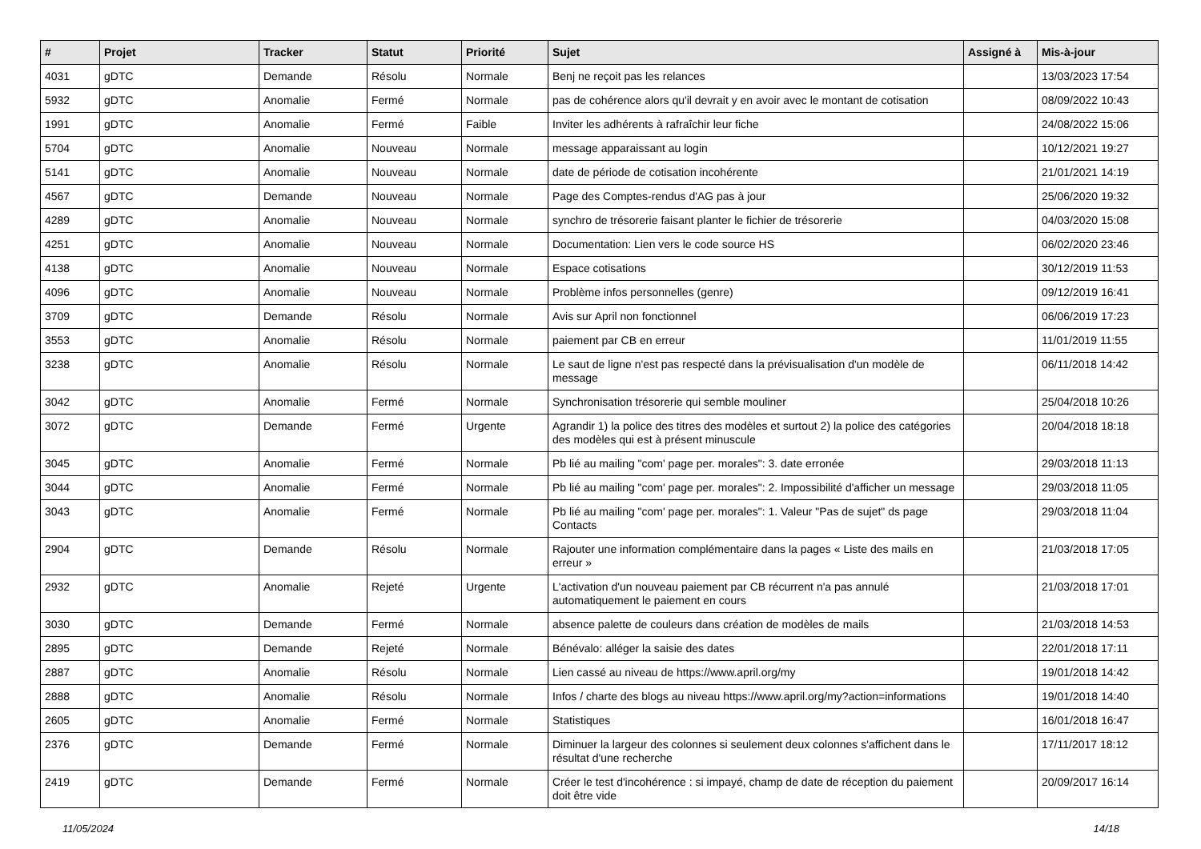| # | Projet | Tracker | Statut | Priorité | Sujet | Assigné à | Mis-à-jour |
| --- | --- | --- | --- | --- | --- | --- | --- |
| 4031 | gDTC | Demande | Résolu | Normale | Benj ne reçoit pas les relances | | 13/03/2023 17:54 |
| 5932 | gDTC | Anomalie | Fermé | Normale | pas de cohérence alors qu'il devrait y en avoir avec le montant de cotisation | | 08/09/2022 10:43 |
| 1991 | gDTC | Anomalie | Fermé | Faible | Inviter les adhérents à rafraîchir leur fiche | | 24/08/2022 15:06 |
| 5704 | gDTC | Anomalie | Nouveau | Normale | message apparaissant au login | | 10/12/2021 19:27 |
| 5141 | gDTC | Anomalie | Nouveau | Normale | date de période de cotisation incohérente | | 21/01/2021 14:19 |
| 4567 | gDTC | Demande | Nouveau | Normale | Page des Comptes-rendus d'AG pas à jour | | 25/06/2020 19:32 |
| 4289 | gDTC | Anomalie | Nouveau | Normale | synchro de trésorerie faisant planter le fichier de trésorerie | | 04/03/2020 15:08 |
| 4251 | gDTC | Anomalie | Nouveau | Normale | Documentation: Lien vers le code source HS | | 06/02/2020 23:46 |
| 4138 | gDTC | Anomalie | Nouveau | Normale | Espace cotisations | | 30/12/2019 11:53 |
| 4096 | gDTC | Anomalie | Nouveau | Normale | Problème infos personnelles (genre) | | 09/12/2019 16:41 |
| 3709 | gDTC | Demande | Résolu | Normale | Avis sur April non fonctionnel | | 06/06/2019 17:23 |
| 3553 | gDTC | Anomalie | Résolu | Normale | paiement par CB en erreur | | 11/01/2019 11:55 |
| 3238 | gDTC | Anomalie | Résolu | Normale | Le saut de ligne n'est pas respecté dans la prévisualisation d'un modèle de message | | 06/11/2018 14:42 |
| 3042 | gDTC | Anomalie | Fermé | Normale | Synchronisation trésorerie qui semble mouliner | | 25/04/2018 10:26 |
| 3072 | gDTC | Demande | Fermé | Urgente | Agrandir 1) la police des titres des modèles et surtout 2) la police des catégories des modèles qui est à présent minuscule | | 20/04/2018 18:18 |
| 3045 | gDTC | Anomalie | Fermé | Normale | Pb lié au mailing "com' page per. morales": 3. date erronée | | 29/03/2018 11:13 |
| 3044 | gDTC | Anomalie | Fermé | Normale | Pb lié au mailing "com' page per. morales": 2. Impossibilité d'afficher un message | | 29/03/2018 11:05 |
| 3043 | gDTC | Anomalie | Fermé | Normale | Pb lié au mailing "com' page per. morales": 1. Valeur "Pas de sujet" ds page Contacts | | 29/03/2018 11:04 |
| 2904 | gDTC | Demande | Résolu | Normale | Rajouter une information complémentaire dans la pages « Liste des mails en erreur » | | 21/03/2018 17:05 |
| 2932 | gDTC | Anomalie | Rejeté | Urgente | L'activation d'un nouveau paiement par CB récurrent n'a pas annulé automatiquement le paiement en cours | | 21/03/2018 17:01 |
| 3030 | gDTC | Demande | Fermé | Normale | absence palette de couleurs dans création de modèles de mails | | 21/03/2018 14:53 |
| 2895 | gDTC | Demande | Rejeté | Normale | Bénévalo: alléger la saisie des dates | | 22/01/2018 17:11 |
| 2887 | gDTC | Anomalie | Résolu | Normale | Lien cassé au niveau de https://www.april.org/my | | 19/01/2018 14:42 |
| 2888 | gDTC | Anomalie | Résolu | Normale | Infos / charte des blogs au niveau https://www.april.org/my?action=informations | | 19/01/2018 14:40 |
| 2605 | gDTC | Anomalie | Fermé | Normale | Statistiques | | 16/01/2018 16:47 |
| 2376 | gDTC | Demande | Fermé | Normale | Diminuer la largeur des colonnes si seulement deux colonnes s'affichent dans le résultat d'une recherche | | 17/11/2017 18:12 |
| 2419 | gDTC | Demande | Fermé | Normale | Créer le test d'incohérence : si impayé, champ de date de réception du paiement doit être vide | | 20/09/2017 16:14 |
11/05/2024 14/18